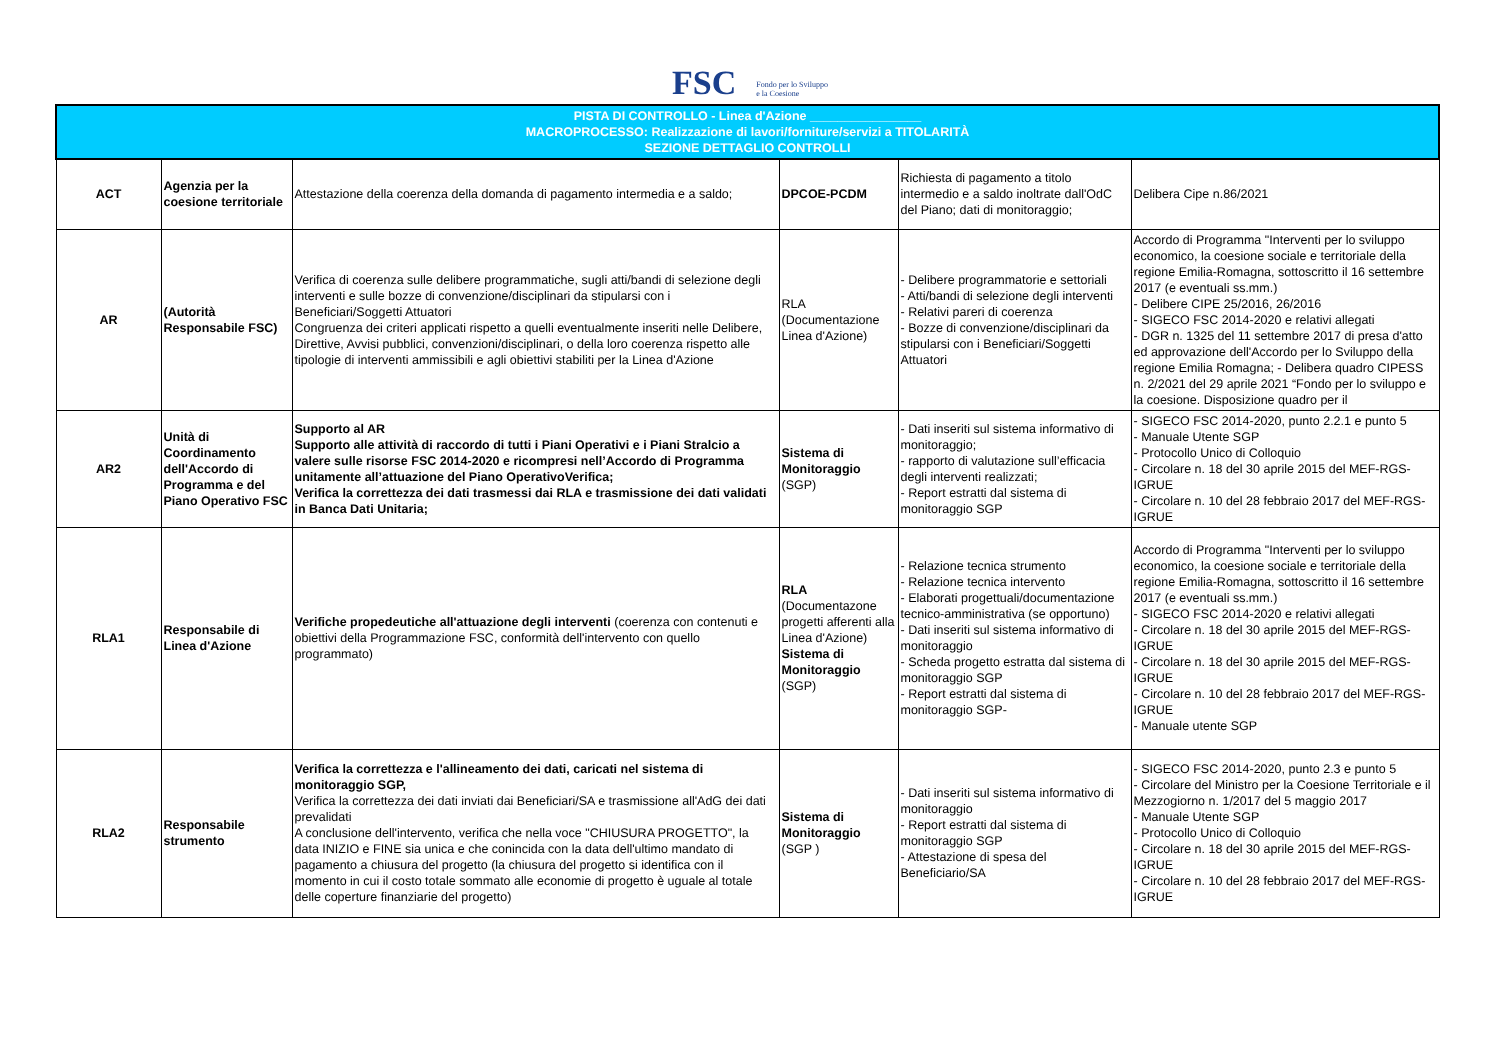FSC Fondo per lo Sviluppo
e la Coesione
| PISTA DI CONTROLLO - Linea d'Azione ________________ MACROPROCESSO: Realizzazione di lavori/forniture/servizi a TITOLARITÀ SEZIONE DETTAGLIO CONTROLLI | | | | | |
| ACT | Agenzia per la coesione territoriale | Attestazione della coerenza della domanda di pagamento intermedia e a saldo; | DPCOE-PCDM | Richiesta di pagamento a titolo intermedio e a saldo inoltrate dall'OdC del Piano; dati di monitoraggio; | Delibera Cipe n.86/2021 |
| AR | (Autorità Responsabile FSC) | Verifica di coerenza sulle delibere programmatiche, sugli atti/bandi di selezione degli interventi e sulle bozze di convenzione/disciplinari da stipularsi con i Beneficiari/Soggetti Attuatori Congruenza dei criteri applicati rispetto a quelli eventualmente inseriti nelle Delibere, Direttive, Avvisi pubblici, convenzioni/disciplinari, o della loro coerenza rispetto alle tipologie di interventi ammissibili e agli obiettivi stabiliti per la Linea d'Azione | RLA (Documentazione Linea d'Azione) | - Delibere programmatorie e settoriali - Atti/bandi di selezione degli interventi - Relativi pareri di coerenza - Bozze di convenzione/disciplinari da stipularsi con i Beneficiari/Soggetti Attuatori | Accordo di Programma "Interventi per lo sviluppo economico, la coesione sociale e territoriale della regione Emilia-Romagna, sottoscritto il 16 settembre 2017 (e eventuali ss.mm.) - Delibere CIPE 25/2016, 26/2016 - SIGECO FSC 2014-2020 e relativi allegati - DGR n. 1325 del 11 settembre 2017 di presa d'atto ed approvazione dell'Accordo per lo Sviluppo della regione Emilia Romagna; - Delibera quadro CIPESS n. 2/2021 del 29 aprile 2021 “Fondo per lo sviluppo e la coesione. Disposizione quadro per il |
| AR2 | Unità di Coordinamento dell'Accordo di Programma e del Piano Operativo FSC | Supporto al AR Supporto alle attività di raccordo di tutti i Piani Operativi e i Piani Stralcio a valere sulle risorse FSC 2014-2020 e ricompresi nell’Accordo di Programma unitamente all’attuazione del Piano OperativoVerifica; Verifica la correttezza dei dati trasmessi dai RLA e trasmissione dei dati validati in Banca Dati Unitaria; | Sistema di Monitoraggio (SGP) | - Dati inseriti sul sistema informativo di monitoraggio; - rapporto di valutazione sull’efficacia degli interventi realizzati; - Report estratti dal sistema di monitoraggio SGP | - SIGECO FSC 2014-2020, punto 2.2.1 e punto 5 - Manuale Utente SGP - Protocollo Unico di Colloquio - Circolare n. 18 del 30 aprile 2015 del MEF-RGS-IGRUE - Circolare n. 10 del 28 febbraio 2017 del MEF-RGS-IGRUE |
| RLA1 | Responsabile di Linea d'Azione | Verifiche propedeutiche all'attuazione degli interventi (coerenza con contenuti e obiettivi della Programmazione FSC, conformità dell'intervento con quello programmato) | RLA (Documentazone progetti afferenti alla Linea d'Azione) Sistema di Monitoraggio (SGP) | - Relazione tecnica strumento - Relazione tecnica intervento - Elaborati progettuali/documentazione tecnico-amministrativa (se opportuno) - Dati inseriti sul sistema informativo di monitoraggio - Scheda progetto estratta dal sistema di monitoraggio SGP - Report estratti dal sistema di monitoraggio SGP- | Accordo di Programma "Interventi per lo sviluppo economico, la coesione sociale e territoriale della regione Emilia-Romagna, sottoscritto il 16 settembre 2017 (e eventuali ss.mm.) - SIGECO FSC 2014-2020 e relativi allegati - Circolare n. 18 del 30 aprile 2015 del MEF-RGS-IGRUE - Circolare n. 18 del 30 aprile 2015 del MEF-RGS-IGRUE - Circolare n. 10 del 28 febbraio 2017 del MEF-RGS-IGRUE - Manuale utente SGP |
| RLA2 | Responsabile strumento | Verifica la correttezza e l'allineamento dei dati, caricati nel sistema di monitoraggio SGP, Verifica la correttezza dei dati inviati dai Beneficiari/SA e trasmissione all'AdG dei dati prevalidati A conclusione dell'intervento, verifica che nella voce "CHIUSURA PROGETTO", la data INIZIO e FINE sia unica e che conincida con la data dell'ultimo mandato di pagamento a chiusura del progetto (la chiusura del progetto si identifica con il momento in cui il costo totale sommato alle economie di progetto è uguale al totale delle coperture finanziarie del progetto) | Sistema di Monitoraggio (SGP ) | - Dati inseriti sul sistema informativo di monitoraggio - Report estratti dal sistema di monitoraggio SGP - Attestazione di spesa del Beneficiario/SA | - SIGECO FSC 2014-2020, punto 2.3 e punto 5 - Circolare del Ministro per la Coesione Territoriale e il Mezzogiorno n. 1/2017 del 5 maggio 2017 - Manuale Utente SGP - Protocollo Unico di Colloquio - Circolare n. 18 del 30 aprile 2015 del MEF-RGS-IGRUE - Circolare n. 10 del 28 febbraio 2017 del MEF-RGS-IGRUE |